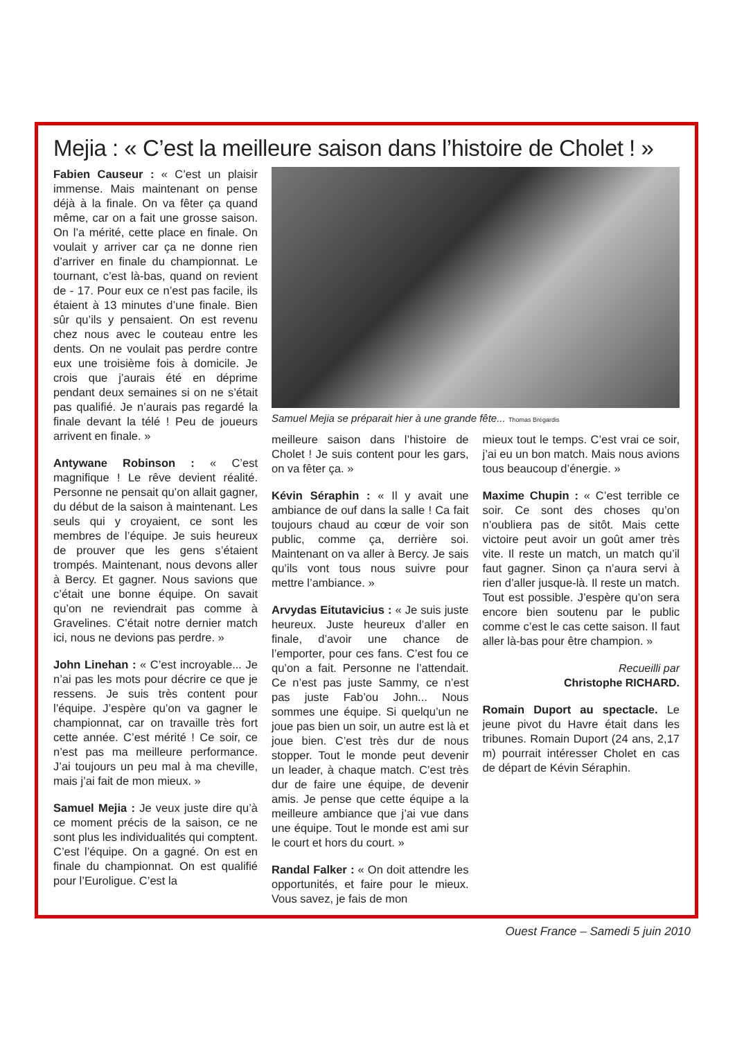Mejia : « C’est la meilleure saison dans l’histoire de Cholet ! »
Fabien Causeur : « C’est un plaisir immense. Mais maintenant on pense déjà à la finale. On va fêter ça quand même, car on a fait une grosse saison. On l’a mérité, cette place en finale. On voulait y arriver car ça ne donne rien d’arriver en finale du championnat. Le tournant, c’est là-bas, quand on revient de - 17. Pour eux ce n’est pas facile, ils étaient à 13 minutes d’une finale. Bien sûr qu’ils y pensaient. On est revenu chez nous avec le couteau entre les dents. On ne voulait pas perdre contre eux une troisième fois à domicile. Je crois que j’aurais été en déprime pendant deux semaines si on ne s’était pas qualifié. Je n’aurais pas regardé la finale devant la télé ! Peu de joueurs arrivent en finale. »
Antywane Robinson : « C’est magnifique ! Le rêve devient réalité. Personne ne pensait qu’on allait gagner, du début de la saison à maintenant. Les seuls qui y croyaient, ce sont les membres de l’équipe. Je suis heureux de prouver que les gens s’étaient trompés. Maintenant, nous devons aller à Bercy. Et gagner. Nous savions que c’était une bonne équipe. On savait qu’on ne reviendrait pas comme à Gravelines. C’était notre dernier match ici, nous ne devions pas perdre. »
John Linehan : « C’est incroyable... Je n’ai pas les mots pour décrire ce que je ressens. Je suis très content pour l’équipe. J’espère qu’on va gagner le championnat, car on travaille très fort cette année. C’est mérité ! Ce soir, ce n’est pas ma meilleure performance. J’ai toujours un peu mal à ma cheville, mais j’ai fait de mon mieux. »
Samuel Mejia : Je veux juste dire qu’à ce moment précis de la saison, ce ne sont plus les individualités qui comptent. C’est l’équipe. On a gagné. On est en finale du championnat. On est qualifié pour l’Euroligue. C’est la
Samuel Mejia se préparait hier à une grande fête... Thomas Brégardis
meilleure saison dans l’histoire de Cholet ! Je suis content pour les gars, on va fêter ça. »
Kévin Séraphin : « Il y avait une ambiance de ouf dans la salle ! Ca fait toujours chaud au cœur de voir son public, comme ça, derrière soi. Maintenant on va aller à Bercy. Je sais qu’ils vont tous nous suivre pour mettre l’ambiance. »
Arvydas Eitutavicius : « Je suis juste heureux. Juste heureux d’aller en finale, d’avoir une chance de l’emporter, pour ces fans. C’est fou ce qu’on a fait. Personne ne l’attendait. Ce n’est pas juste Sammy, ce n’est pas juste Fab’ou John... Nous sommes une équipe. Si quelqu’un ne joue pas bien un soir, un autre est là et joue bien. C’est très dur de nous stopper. Tout le monde peut devenir un leader, à chaque match. C’est très dur de faire une équipe, de devenir amis. Je pense que cette équipe a la meilleure ambiance que j’ai vue dans une équipe. Tout le monde est ami sur le court et hors du court. »
Randal Falker : « On doit attendre les opportunités, et faire pour le mieux. Vous savez, je fais de mon
mieux tout le temps. C’est vrai ce soir, j’ai eu un bon match. Mais nous avions tous beaucoup d’énergie. »
Maxime Chupin : « C’est terrible ce soir. Ce sont des choses qu’on n’oubliera pas de sitôt. Mais cette victoire peut avoir un goût amer très vite. Il reste un match, un match qu’il faut gagner. Sinon ça n’aura servi à rien d’aller jusque-là. Il reste un match. Tout est possible. J’espère qu’on sera encore bien soutenu par le public comme c’est le cas cette saison. Il faut aller là-bas pour être champion. »
Recueilli par
Christophe RICHARD.
Romain Duport au spectacle. Le jeune pivot du Havre était dans les tribunes. Romain Duport (24 ans, 2,17 m) pourrait intéresser Cholet en cas de départ de Kévin Séraphin.
Ouest France – Samedi 5 juin 2010